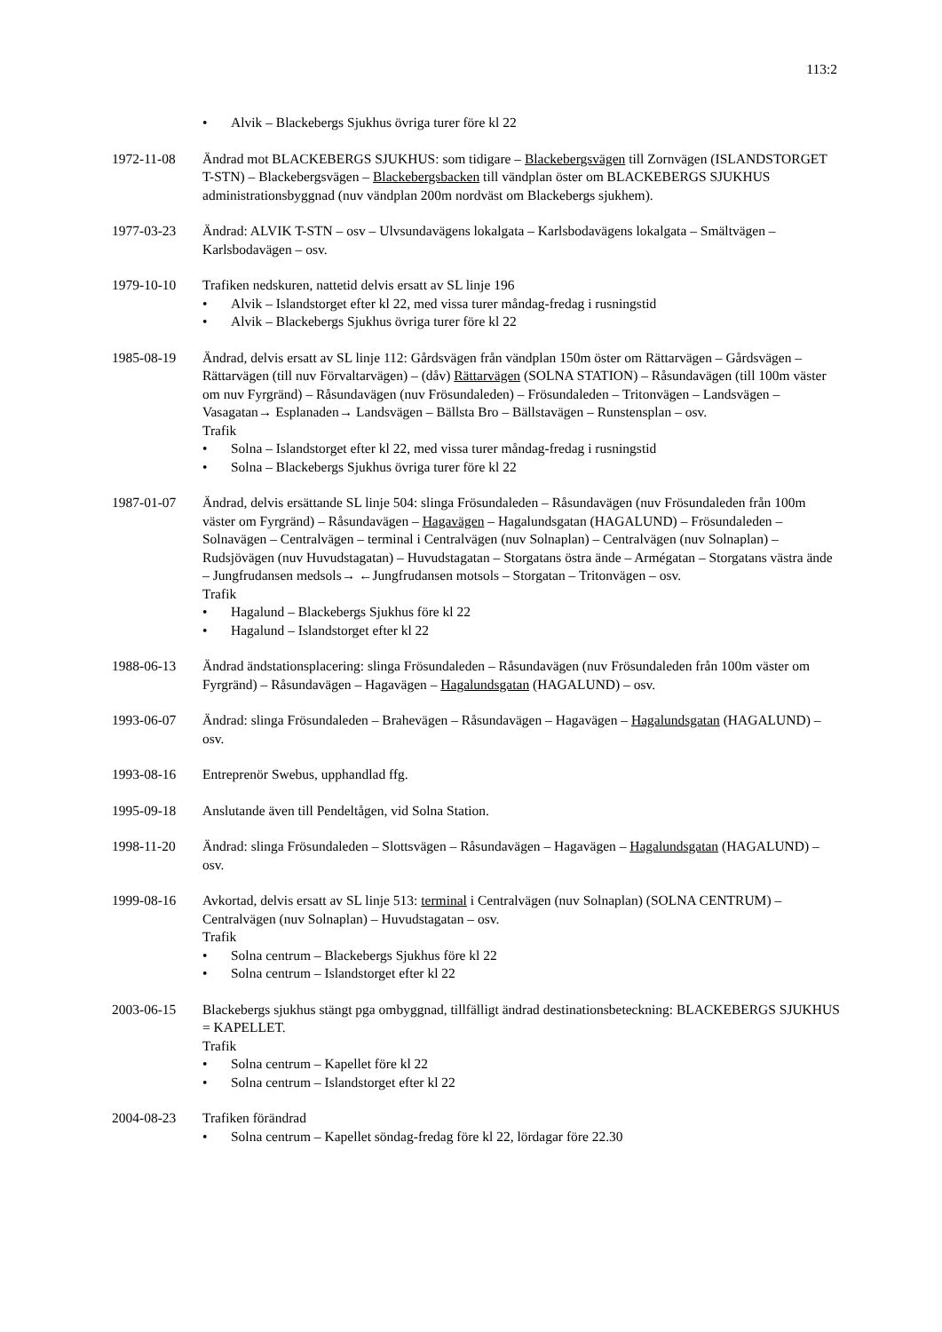113:2
Alvik – Blackebergs Sjukhus övriga turer före kl 22
1972-11-08 Ändrad mot BLACKEBERGS SJUKHUS: som tidigare – Blackebergsvägen till Zornvägen (ISLANDSTORGET T-STN) – Blackebergsvägen – Blackebergsbacken till vändplan öster om BLACKEBERGS SJUKHUS administrationsbyggnad (nuv vändplan 200m nordväst om Blackebergs sjukhem).
1977-03-23 Ändrad: ALVIK T-STN – osv – Ulvsundavägens lokalgata – Karlsbodavägens lokalgata – Smältvägen – Karlsbodavägen – osv.
1979-10-10 Trafiken nedskuren, nattetid delvis ersatt av SL linje 196
Alvik – Islandstorget efter kl 22, med vissa turer måndag-fredag i rusningstid
Alvik – Blackebergs Sjukhus övriga turer före kl 22
1985-08-19 Ändrad, delvis ersatt av SL linje 112: Gårdsvägen från vändplan 150m öster om Rättarvägen – Gårdsvägen – Rättarvägen (till nuv Förvaltarvägen) – (dåv) Rättarvägen (SOLNA STATION) – Råsundavägen (till 100m väster om nuv Fyrgränd) – Råsundavägen (nuv Frösundaleden) – Frösundaleden – Tritonvägen – Landsvägen – Vasagatan→ Esplanaden→ Landsvägen – Bällsta Bro – Bällstavägen – Runstensplan – osv.
Trafik
Solna – Islandstorget efter kl 22, med vissa turer måndag-fredag i rusningstid
Solna – Blackebergs Sjukhus övriga turer före kl 22
1987-01-07 Ändrad, delvis ersättande SL linje 504: slinga Frösundaleden – Råsundavägen (nuv Frösundaleden från 100m väster om Fyrgränd) – Råsundavägen – Hagavägen – Hagalundsgatan (HAGALUND) – Frösundaleden – Solnavägen – Centralvägen – terminal i Centralvägen (nuv Solnaplan) – Centralvägen (nuv Solnaplan) – Rudsjövägen (nuv Huvudstagatan) – Huvudstagatan – Storgatans östra ände – Armégatan – Storgatans västra ände – Jungfrudansen medsols→ ←Jungfrudansen motsols – Storgatan – Tritonvägen – osv.
Trafik
Hagalund – Blackebergs Sjukhus före kl 22
Hagalund – Islandstorget efter kl 22
1988-06-13 Ändrad ändstationsplacering: slinga Frösundaleden – Råsundavägen (nuv Frösundaleden från 100m väster om Fyrgränd) – Råsundavägen – Hagavägen – Hagalundsgatan (HAGALUND) – osv.
1993-06-07 Ändrad: slinga Frösundaleden – Brahevägen – Råsundavägen – Hagavägen – Hagalundsgatan (HAGALUND) – osv.
1993-08-16 Entreprenör Swebus, upphandlad ffg.
1995-09-18 Anslutande även till Pendeltågen, vid Solna Station.
1998-11-20 Ändrad: slinga Frösundaleden – Slottsvägen – Råsundavägen – Hagavägen – Hagalundsgatan (HAGALUND) – osv.
1999-08-16 Avkortad, delvis ersatt av SL linje 513: terminal i Centralvägen (nuv Solnaplan) (SOLNA CENTRUM) – Centralvägen (nuv Solnaplan) – Huvudstagatan – osv.
Trafik
Solna centrum – Blackebergs Sjukhus före kl 22
Solna centrum – Islandstorget efter kl 22
2003-06-15 Blackebergs sjukhus stängt pga ombyggnad, tillfälligt ändrad destinationsbeteckning: BLACKEBERGS SJUKHUS = KAPELLET.
Trafik
Solna centrum – Kapellet före kl 22
Solna centrum – Islandstorget efter kl 22
2004-08-23 Trafiken förändrad
Solna centrum – Kapellet söndag-fredag före kl 22, lördagar före 22.30